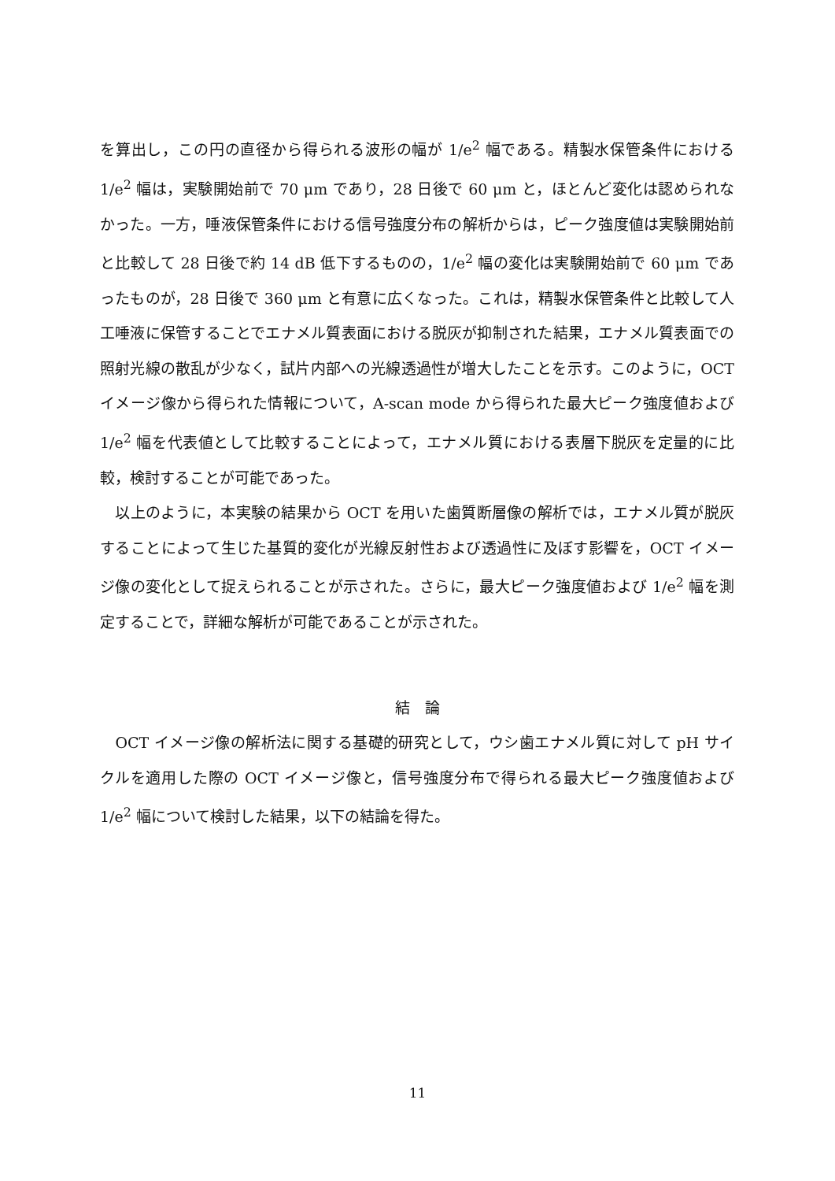を算出し，この円の直径から得られる波形の幅が 1/e<sup>2</sup> 幅である。精製水保管条件における 1/e<sup>2</sup> 幅は，実験開始前で 70 μm であり，28 日後で 60 μm と，ほとんど変化は認められなかった。一方，唾液保管条件における信号強度分布の解析からは，ピーク強度値は実験開始前と比較して 28 日後で約 14 dB 低下するものの，1/e<sup>2</sup> 幅の変化は実験開始前で 60 μm であったものが，28 日後で 360 μm と有意に広くなった。これは，精製水保管条件と比較して人工唾液に保管することでエナメル質表面における脱灰が抑制された結果，エナメル質表面での照射光線の散乱が少なく，試片内部への光線透過性が増大したことを示す。このように，OCT イメージ像から得られた情報について，A-scan mode から得られた最大ピーク強度値および 1/e<sup>2</sup> 幅を代表値として比較することによって，エナメル質における表層下脱灰を定量的に比較，検討することが可能であった。
　以上のように，本実験の結果から OCT を用いた歯質断層像の解析では，エナメル質が脱灰することによって生じた基質的変化が光線反射性および透過性に及ぼす影響を，OCT イメージ像の変化として捉えられることが示された。さらに，最大ピーク強度値および 1/e<sup>2</sup> 幅を測定することで，詳細な解析が可能であることが示された。
結　論
　OCT イメージ像の解析法に関する基礎的研究として，ウシ歯エナメル質に対して pH サイクルを適用した際の OCT イメージ像と，信号強度分布で得られる最大ピーク強度値および 1/e<sup>2</sup> 幅について検討した結果，以下の結論を得た。
11